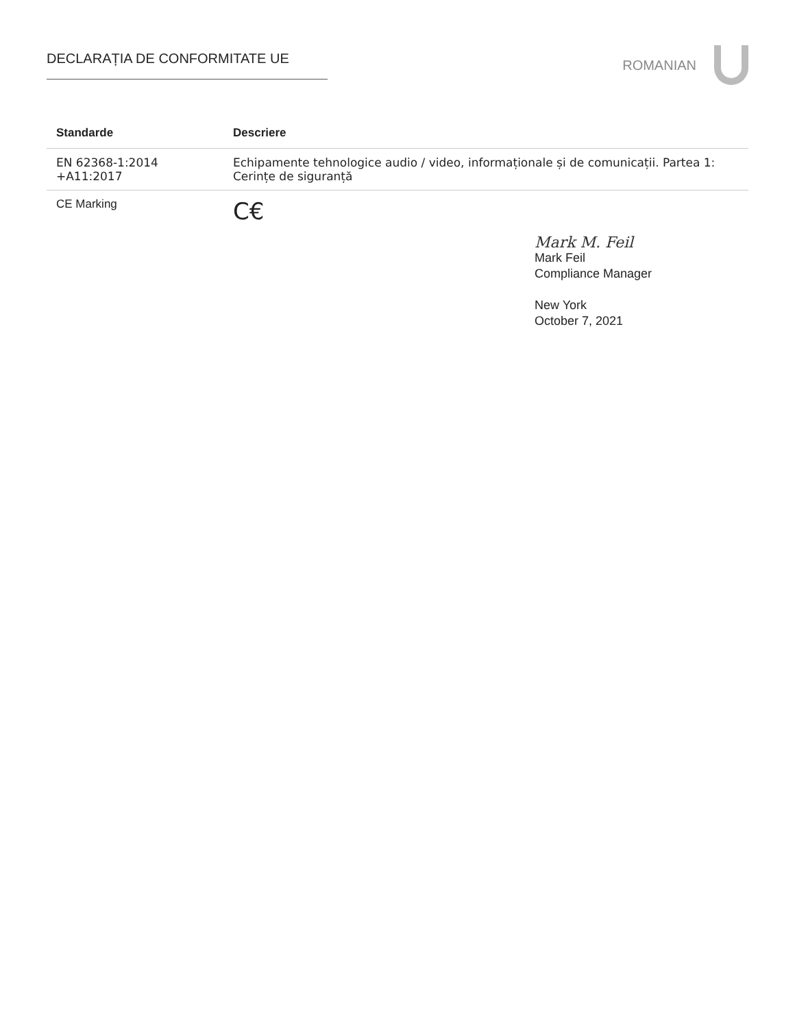DECLARAȚIA DE CONFORMITATE UE
ROMANIAN
| Standarde | Descriere |
| --- | --- |
| EN 62368-1:2014 +A11:2017 | Echipamente tehnologice audio / video, informaționale și de comunicații. Partea 1: Cerințe de siguranță |
| CE Marking | C€ |
Mark M. Feil
Mark Feil
Compliance Manager
New York
October 7, 2021